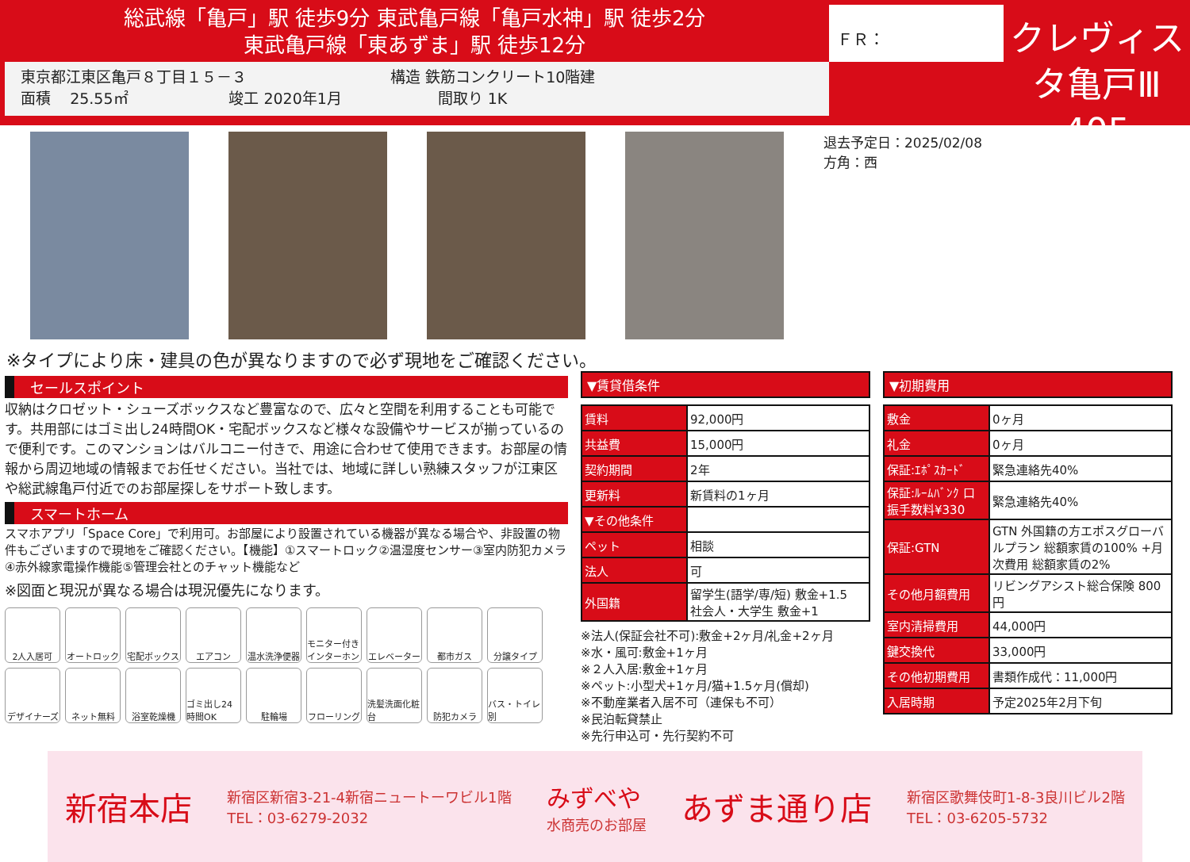総武線「亀戸」駅 徒歩9分 東武亀戸線「亀戸水神」駅 徒歩2分
東武亀戸線「東あずま」駅 徒歩12分
東京都江東区亀戸８丁目１５－３ 構造 鉄筋コンクリート10階建
面積 25.55㎡ 竣工 2020年1月 間取り 1K
ＦＲ：
クレヴィスタ亀戸Ⅲ
405
退去予定日：2025/02/08
方角：西
※タイプにより床・建具の色が異なりますので必ず現地をご確認ください。
セールスポイント
収納はクロゼット・シューズボックスなど豊富なので、広々と空間を利用することも可能です。共用部にはゴミ出し24時間OK・宅配ボックスなど様々な設備やサービスが揃っているので便利です。このマンションはバルコニー付きで、用途に合わせて使用できます。お部屋の情報から周辺地域の情報までお任せください。当社では、地域に詳しい熟練スタッフが江東区や総武線亀戸付近でのお部屋探しをサポート致します。
スマートホーム
スマホアプリ「Space Core」で利用可。お部屋により設置されている機器が異なる場合や、非設置の物件もございますので現地をご確認ください。【機能】①スマートロック②温湿度センサー③室内防犯カメラ④赤外線家電操作機能⑤管理会社とのチャット機能など
※図面と現況が異なる場合は現況優先になります。
2人入居可
オートロック
宅配ボックス
エアコン
温水洗浄便器
モニター付きインターホン
エレベーター
都市ガス
分譲タイプ
デザイナーズ
ネット無料
浴室乾燥機
ゴミ出し24時間OK
駐輪場
フローリング
洗髪洗面化粧台
防犯カメラ
バス・トイレ別
▼賃貸借条件
| 賃料 | 92,000円 |
| 共益費 | 15,000円 |
| 契約期間 | 2年 |
| 更新料 | 新賃料の1ヶ月 |
| ▼その他条件 | |
| ペット | 相談 |
| 法人 | 可 |
| 外国籍 | 留学生(語学/専/短) 敷金+1.5 社会人・大学生 敷金+1 |
※法人(保証会社不可):敷金+2ヶ月/礼金+2ヶ月
※水・風可:敷金+1ヶ月
※２人入居:敷金+1ヶ月
※ペット:小型犬+1ヶ月/猫+1.5ヶ月(償却)
※不動産業者入居不可（連保も不可）
※民泊転貸禁止
※先行申込可・先行契約不可
▼初期費用
| 敷金 | 0ヶ月 |
| 礼金 | 0ヶ月 |
| 保証:ｴﾎﾟｽｶｰﾄﾞ | 緊急連絡先40% |
| 保証:ﾙｰﾑﾊﾞﾝｸ 口振手数料¥330 | 緊急連絡先40% |
| 保証:GTN | GTN 外国籍の方エポスグローバルプラン 総額家賃の100% +月次費用 総額家賃の2% |
| その他月額費用 | リビングアシスト総合保険 800円 |
| 室内清掃費用 | 44,000円 |
| 鍵交換代 | 33,000円 |
| その他初期費用 | 書類作成代：11,000円 |
| 入居時期 | 予定2025年2月下旬 |
新宿本店
新宿区新宿3-21-4新宿ニュートーワビル1階
TEL：03-6279-2032
みずべや
水商売のお部屋
あずま通り店
新宿区歌舞伎町1-8-3良川ビル2階
TEL：03-6205-5732